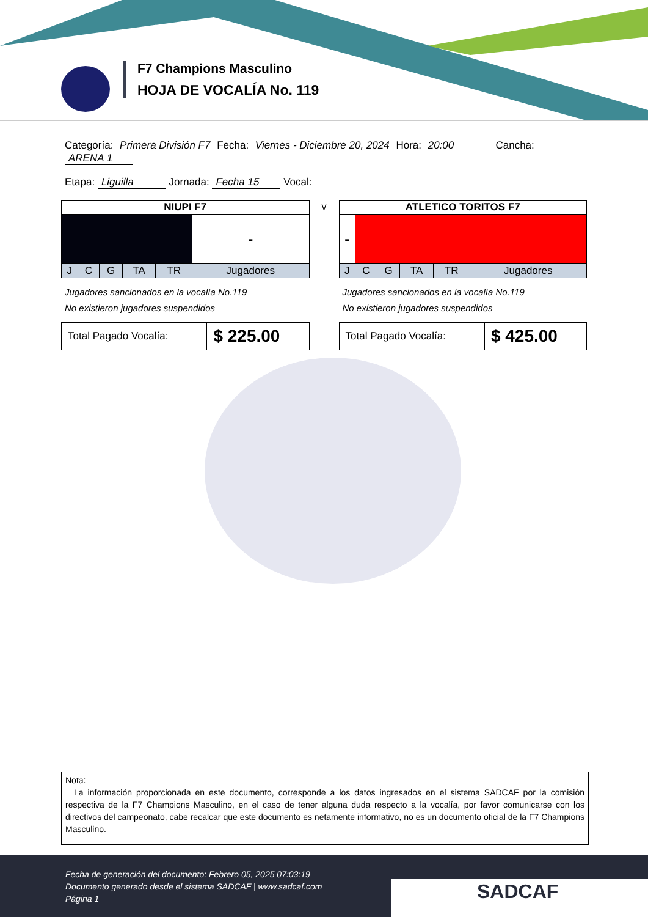F7 Champions Masculino
HOJA DE VOCALÍA No. 119
Categoría: Primera División F7 Fecha: Viernes - Diciembre 20, 2024 Hora: 20:00 Cancha: ARENA 1
Etapa: Liguilla Jornada: Fecha 15 Vocal:
| NIUPI F7 | | | | | |
| --- | --- | --- | --- | --- | --- |
| | | | | | - |
| J | C | G | TA | TR | Jugadores |
Jugadores sancionados en la vocalía No.119
No existieron jugadores suspendidos
| Total Pagado Vocalía: | $ 225.00 |
v
| ATLETICO TORITOS F7 | | | | | |
| --- | --- | --- | --- | --- | --- |
| - | | | | | |
| J | C | G | TA | TR | Jugadores |
Jugadores sancionados en la vocalía No.119
No existieron jugadores suspendidos
| Total Pagado Vocalía: | $ 425.00 |
Nota:
La información proporcionada en este documento, corresponde a los datos ingresados en el sistema SADCAF por la comisión respectiva de la F7 Champions Masculino, en el caso de tener alguna duda respecto a la vocalía, por favor comunicarse con los directivos del campeonato, cabe recalcar que este documento es netamente informativo, no es un documento oficial de la F7 Champions Masculino.
Fecha de generación del documento: Febrero 05, 2025 07:03:19
Documento generado desde el sistema SADCAF | www.sadcaf.com
Página 1
SADCAF